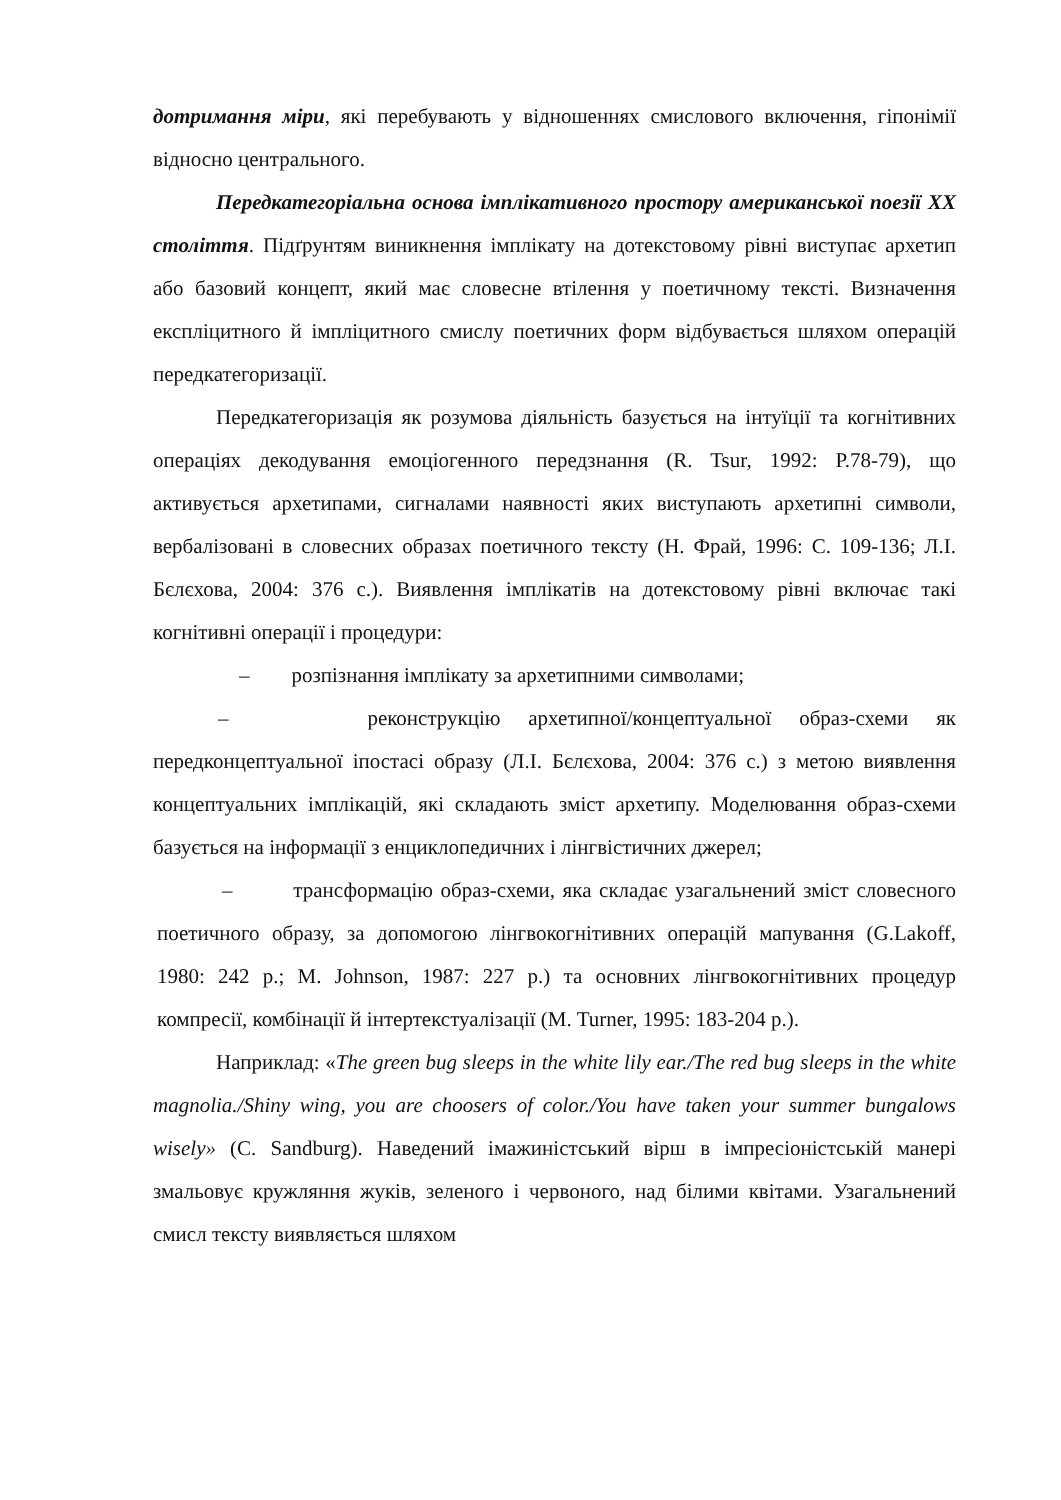дотримання міри, які перебувають у відношеннях смислового включення, гіпонімії відносно центрального.
Передкатегоріальна основа імплікативного простору американської поезії XX століття. Підґрунтям виникнення імплікату на дотекстовому рівні виступає архетип або базовий концепт, який має словесне втілення у поетичному тексті. Визначення експліцитного й імпліцитного смислу поетичних форм відбувається шляхом операцій передкатегоризації.
Передкатегоризація як розумова діяльність базується на інтуїції та когнітивних операціях декодування емоціогенного передзнання (R. Tsur, 1992: P.78-79), що активується архетипами, сигналами наявності яких виступають архетипні символи, вербалізовані в словесних образах поетичного тексту (Н. Фрай, 1996: С. 109-136; Л.І. Бєлєхова, 2004: 376 с.). Виявлення імплікатів на дотекстовому рівні включає такі когнітивні операції і процедури:
– розпізнання імплікату за архетипними символами;
– реконструкцію архетипної/концептуальної образ-схеми як передконцептуальної іпостасі образу (Л.І. Бєлєхова, 2004: 376 с.) з метою виявлення концептуальних імплікацій, які складають зміст архетипу. Моделювання образ-схеми базується на інформації з енциклопедичних і лінгвістичних джерел;
– трансформацію образ-схеми, яка складає узагальнений зміст словесного поетичного образу, за допомогою лінгвокогнітивних операцій мапування (G.Lakoff, 1980: 242 p.; M. Johnson, 1987: 227 p.) та основних лінгвокогнітивних процедур компресії, комбінації й інтертекстуалізації (M. Turner, 1995: 183-204 p.).
Наприклад: «The green bug sleeps in the white lily ear./The red bug sleeps in the white magnolia./Shiny wing, you are choosers of color./You have taken your summer bungalows wisely» (C. Sandburg). Наведений імажиністський вірш в імпресіоністській манері змальовує кружляння жуків, зеленого і червоного, над білими квітами. Узагальнений смисл тексту виявляється шляхом